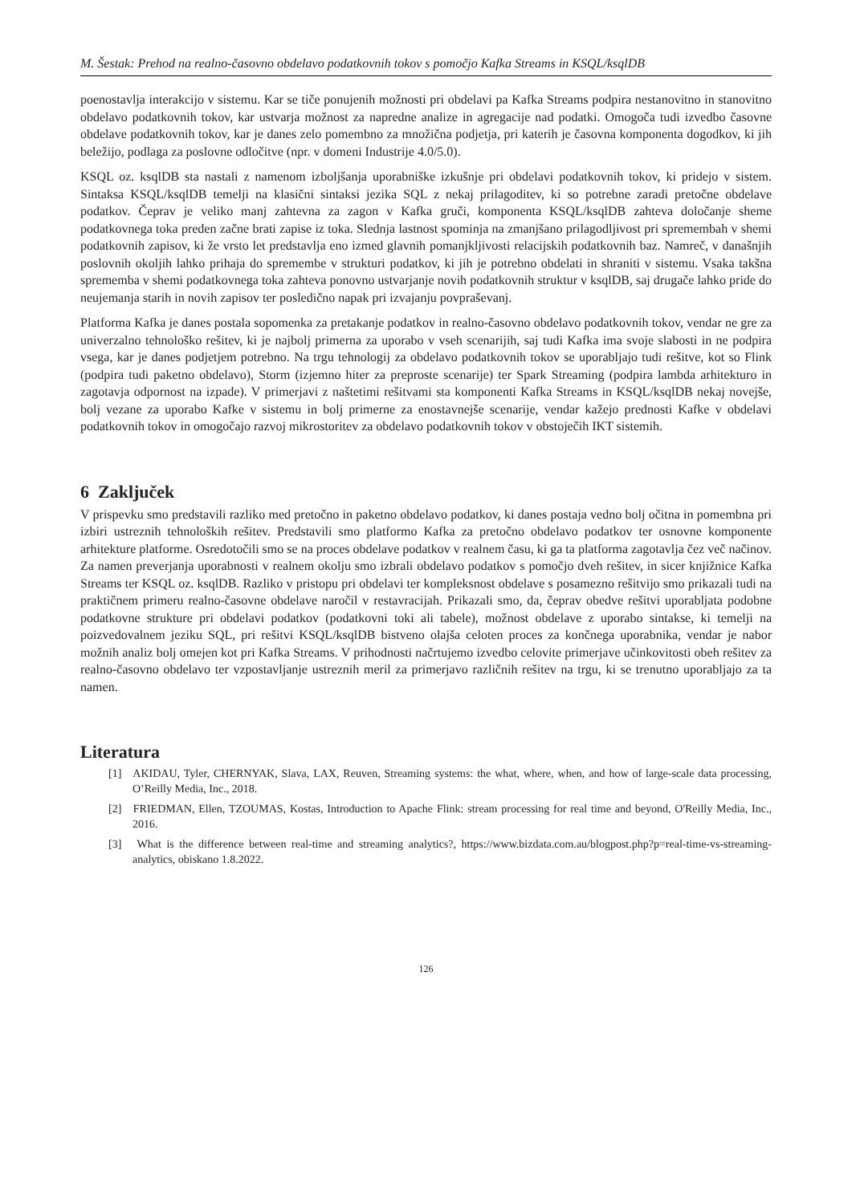M. Šestak: Prehod na realno-časovno obdelavo podatkovnih tokov s pomočjo Kafka Streams in KSQL/ksqlDB
poenostavlja interakcijo v sistemu. Kar se tiče ponujenih možnosti pri obdelavi pa Kafka Streams podpira nestanovitno in stanovitno obdelavo podatkovnih tokov, kar ustvarja možnost za napredne analize in agregacije nad podatki. Omogoča tudi izvedbo časovne obdelave podatkovnih tokov, kar je danes zelo pomembno za množična podjetja, pri katerih je časovna komponenta dogodkov, ki jih beležijo, podlaga za poslovne odločitve (npr. v domeni Industrije 4.0/5.0).
KSQL oz. ksqlDB sta nastali z namenom izboljšanja uporabniške izkušnje pri obdelavi podatkovnih tokov, ki pridejo v sistem. Sintaksa KSQL/ksqlDB temelji na klasični sintaksi jezika SQL z nekaj prilagoditev, ki so potrebne zaradi pretočne obdelave podatkov. Čeprav je veliko manj zahtevna za zagon v Kafka gruči, komponenta KSQL/ksqlDB zahteva določanje sheme podatkovnega toka preden začne brati zapise iz toka. Slednja lastnost spominja na zmanjšano prilagodljivost pri spremembah v shemi podatkovnih zapisov, ki že vrsto let predstavlja eno izmed glavnih pomanjkljivosti relacijskih podatkovnih baz. Namreč, v današnjih poslovnih okoljih lahko prihaja do spremembe v strukturi podatkov, ki jih je potrebno obdelati in shraniti v sistemu. Vsaka takšna sprememba v shemi podatkovnega toka zahteva ponovno ustvarjanje novih podatkovnih struktur v ksqlDB, saj drugače lahko pride do neujemanja starih in novih zapisov ter posledično napak pri izvajanju povpraševanj.
Platforma Kafka je danes postala sopomenka za pretakanje podatkov in realno-časovno obdelavo podatkovnih tokov, vendar ne gre za univerzalno tehnološko rešitev, ki je najbolj primerna za uporabo v vseh scenarijih, saj tudi Kafka ima svoje slabosti in ne podpira vsega, kar je danes podjetjem potrebno. Na trgu tehnologij za obdelavo podatkovnih tokov se uporabljajo tudi rešitve, kot so Flink (podpira tudi paketno obdelavo), Storm (izjemno hiter za preproste scenarije) ter Spark Streaming (podpira lambda arhitekturo in zagotavja odpornost na izpade). V primerjavi z naštetimi rešitvami sta komponenti Kafka Streams in KSQL/ksqlDB nekaj novejše, bolj vezane za uporabo Kafke v sistemu in bolj primerne za enostavnejše scenarije, vendar kažejo prednosti Kafke v obdelavi podatkovnih tokov in omogočajo razvoj mikrostoritev za obdelavo podatkovnih tokov v obstoječih IKT sistemih.
6 Zaključek
V prispevku smo predstavili razliko med pretočno in paketno obdelavo podatkov, ki danes postaja vedno bolj očitna in pomembna pri izbiri ustreznih tehnoloških rešitev. Predstavili smo platformo Kafka za pretočno obdelavo podatkov ter osnovne komponente arhitekture platforme. Osredotočili smo se na proces obdelave podatkov v realnem času, ki ga ta platforma zagotavlja čez več načinov. Za namen preverjanja uporabnosti v realnem okolju smo izbrali obdelavo podatkov s pomočjo dveh rešitev, in sicer knjižnice Kafka Streams ter KSQL oz. ksqlDB. Razliko v pristopu pri obdelavi ter kompleksnost obdelave s posamezno rešitvijo smo prikazali tudi na praktičnem primeru realno-časovne obdelave naročil v restavracijah. Prikazali smo, da, čeprav obedve rešitvi uporabljata podobne podatkovne strukture pri obdelavi podatkov (podatkovni toki ali tabele), možnost obdelave z uporabo sintakse, ki temelji na poizvedovalnem jeziku SQL, pri rešitvi KSQL/ksqlDB bistveno olajša celoten proces za končnega uporabnika, vendar je nabor možnih analiz bolj omejen kot pri Kafka Streams. V prihodnosti načrtujemo izvedbo celovite primerjave učinkovitosti obeh rešitev za realno-časovno obdelavo ter vzpostavljanje ustreznih meril za primerjavo različnih rešitev na trgu, ki se trenutno uporabljajo za ta namen.
Literatura
[1] AKIDAU, Tyler, CHERNYAK, Slava, LAX, Reuven, Streaming systems: the what, where, when, and how of large-scale data processing, O’Reilly Media, Inc., 2018.
[2] FRIEDMAN, Ellen, TZOUMAS, Kostas, Introduction to Apache Flink: stream processing for real time and beyond, O'Reilly Media, Inc., 2016.
[3] What is the difference between real-time and streaming analytics?, https://www.bizdata.com.au/blogpost.php?p=real-time-vs-streaming-analytics, obiskano 1.8.2022.
126